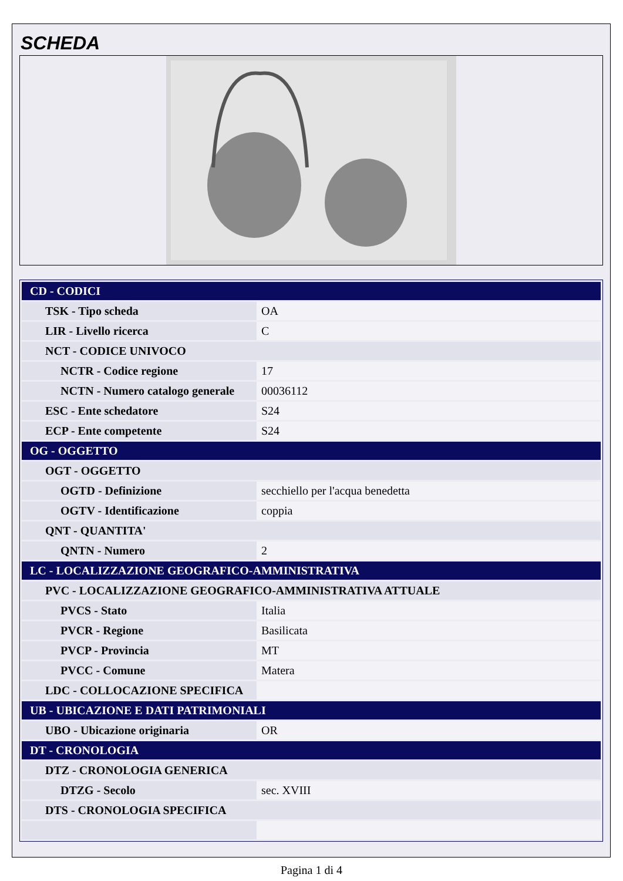SCHEDA
| CD - CODICI | |
| TSK - Tipo scheda | OA |
| LIR - Livello ricerca | C |
| NCT - CODICE UNIVOCO | |
| NCTR - Codice regione | 17 |
| NCTN - Numero catalogo generale | 00036112 |
| ESC - Ente schedatore | S24 |
| ECP - Ente competente | S24 |
| OG - OGGETTO | |
| OGT - OGGETTO | |
| OGTD - Definizione | secchiello per l'acqua benedetta |
| OGTV - Identificazione | coppia |
| QNT - QUANTITA' | |
| QNTN - Numero | 2 |
| LC - LOCALIZZAZIONE GEOGRAFICO-AMMINISTRATIVA | |
| PVC - LOCALIZZAZIONE GEOGRAFICO-AMMINISTRATIVA ATTUALE | |
| PVCS - Stato | Italia |
| PVCR - Regione | Basilicata |
| PVCP - Provincia | MT |
| PVCC - Comune | Matera |
| LDC - COLLOCAZIONE SPECIFICA | |
| UB - UBICAZIONE E DATI PATRIMONIALI | |
| UBO - Ubicazione originaria | OR |
| DT - CRONOLOGIA | |
| DTZ - CRONOLOGIA GENERICA | |
| DTZG - Secolo | sec. XVIII |
| DTS - CRONOLOGIA SPECIFICA | |
Pagina 1 di 4